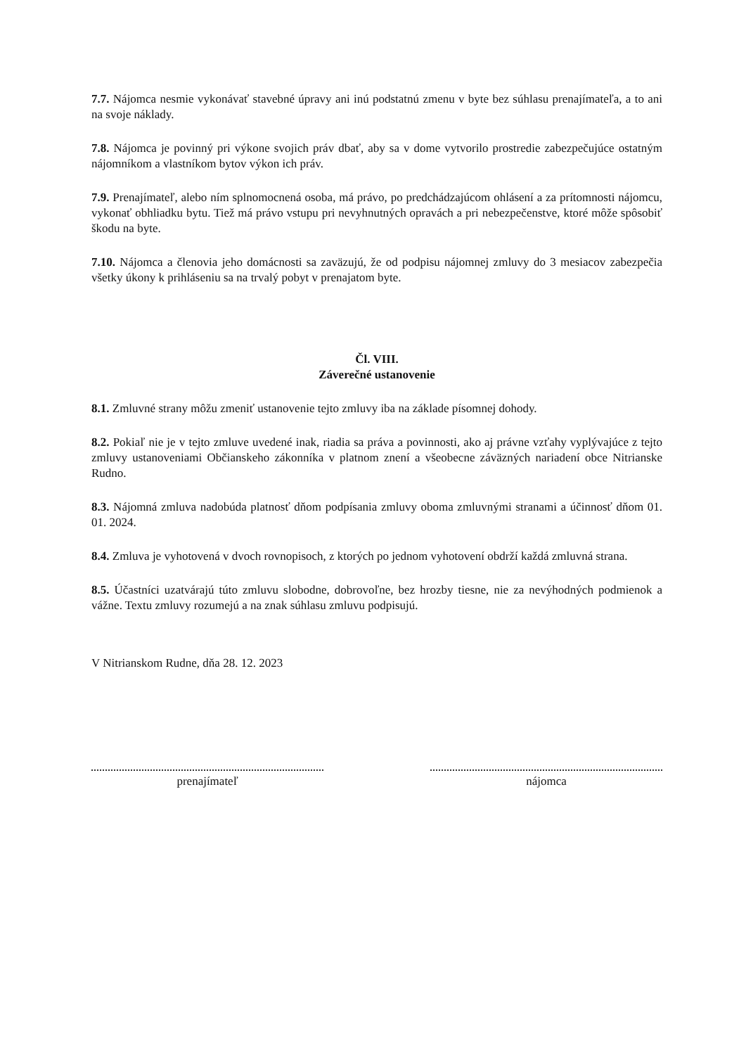7.7. Nájomca nesmie vykonávať stavebné úpravy ani inú podstatnú zmenu v byte bez súhlasu prenajímateľa, a to ani na svoje náklady.
7.8. Nájomca je povinný pri výkone svojich práv dbať, aby sa v dome vytvorilo prostredie zabezpečujúce ostatným nájomníkom a vlastníkom bytov výkon ich práv.
7.9. Prenajímateľ, alebo ním splnomocnená osoba, má právo, po predchádzajúcom ohlásení a za prítomnosti nájomcu, vykonať obhliadku bytu. Tiež má právo vstupu pri nevyhnutných opravách a pri nebezpečenstve, ktoré môže spôsobiť škodu na byte.
7.10. Nájomca a členovia jeho domácnosti sa zaväzujú, že od podpisu nájomnej zmluvy do 3 mesiacov zabezpečia všetky úkony k prihláseniu sa na trvalý pobyt v prenajatom byte.
Čl. VIII.
Záverečné ustanovenie
8.1. Zmluvné strany môžu zmeniť ustanovenie tejto zmluvy iba na základe písomnej dohody.
8.2. Pokiaľ nie je v tejto zmluve uvedené inak, riadia sa práva a povinnosti, ako aj právne vzťahy vyplývajúce z tejto zmluvy ustanoveniami Občianskeho zákonníka v platnom znení a všeobecne záväzných nariadení obce Nitrianske Rudno.
8.3. Nájomná zmluva nadobúda platnosť dňom podpísania zmluvy oboma zmluvnými stranami a účinnosť dňom 01. 01. 2024.
8.4. Zmluva je vyhotovená v dvoch rovnopisoch, z ktorých po jednom vyhotovení obdrží každá zmluvná strana.
8.5. Účastníci uzatvárajú túto zmluvu slobodne, dobrovoľne, bez hrozby tiesne, nie za nevýhodných podmienok a vážne. Textu zmluvy rozumejú a na znak súhlasu zmluvu podpisujú.
V Nitrianskom Rudne, dňa 28. 12. 2023
prenajímateľ nájomca